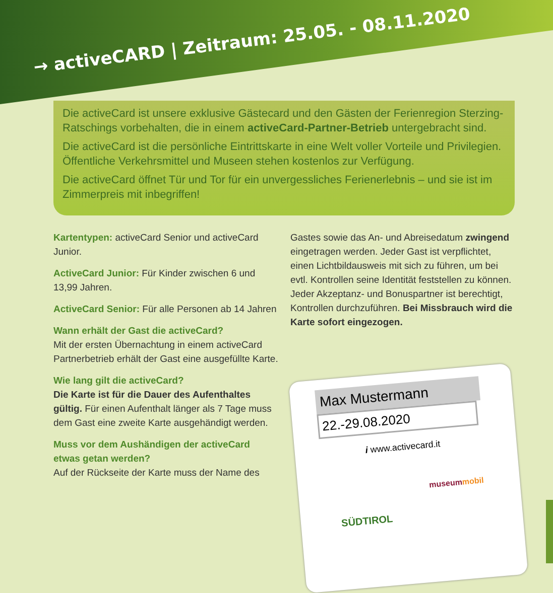→ activeCARD | Zeitraum: 25.05. - 08.11.2020
Die activeCard ist unsere exklusive Gästecard und den Gästen der Ferienregion Sterzing-Ratschings vorbehalten, die in einem activeCard-Partner-Betrieb untergebracht sind.
Die activeCard ist die persönliche Eintrittskarte in eine Welt voller Vorteile und Privilegien. Öffentliche Verkehrsmittel und Museen stehen kostenlos zur Verfügung.
Die activeCard öffnet Tür und Tor für ein unvergessliches Ferienerlebnis – und sie ist im Zimmerpreis mit inbegriffen!
Kartentypen: activeCard Senior und activeCard Junior.
ActiveCard Junior: Für Kinder zwischen 6 und 13,99 Jahren.
ActiveCard Senior: Für alle Personen ab 14 Jahren
Wann erhält der Gast die activeCard?
Mit der ersten Übernachtung in einem activeCard Partnerbetrieb erhält der Gast eine ausgefüllte Karte.
Wie lang gilt die activeCard?
Die Karte ist für die Dauer des Aufenthaltes gültig. Für einen Aufenthalt länger als 7 Tage muss dem Gast eine zweite Karte ausgehändigt werden.
Muss vor dem Aushändigen der activeCard etwas getan werden?
Auf der Rückseite der Karte muss der Name des
Gastes sowie das An- und Abreisedatum zwingend eingetragen werden. Jeder Gast ist verpflichtet, einen Lichtbildausweis mit sich zu führen, um bei evtl. Kontrollen seine Identität feststellen zu können. Jeder Akzeptanz- und Bonuspartner ist berechtigt, Kontrollen durchzuführen. Bei Missbrauch wird die Karte sofort eingezogen.
Max Mustermann
22.-29.08.2020
i www.activecard.it
museummobil
SÜDTIROL